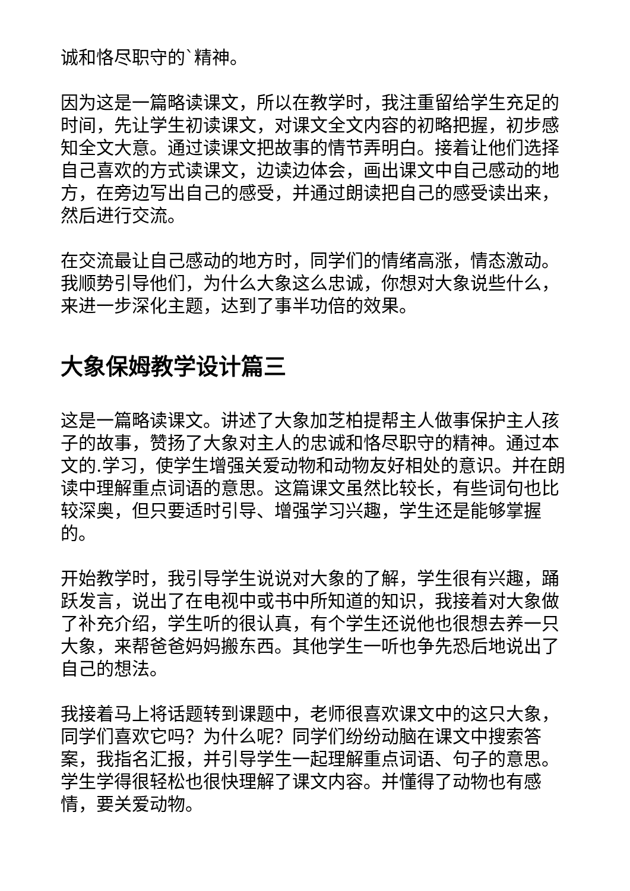诚和恪尽职守的`精神。
因为这是一篇略读课文，所以在教学时，我注重留给学生充足的时间，先让学生初读课文，对课文全文内容的初略把握，初步感知全文大意。通过读课文把故事的情节弄明白。接着让他们选择自己喜欢的方式读课文，边读边体会，画出课文中自己感动的地方，在旁边写出自己的感受，并通过朗读把自己的感受读出来，然后进行交流。
在交流最让自己感动的地方时，同学们的情绪高涨，情态激动。我顺势引导他们，为什么大象这么忠诚，你想对大象说些什么，来进一步深化主题，达到了事半功倍的效果。
大象保姆教学设计篇三
这是一篇略读课文。讲述了大象加芝柏提帮主人做事保护主人孩子的故事，赞扬了大象对主人的忠诚和恪尽职守的精神。通过本文的.学习，使学生增强关爱动物和动物友好相处的意识。并在朗读中理解重点词语的意思。这篇课文虽然比较长，有些词句也比较深奥，但只要适时引导、增强学习兴趣，学生还是能够掌握的。
开始教学时，我引导学生说说对大象的了解，学生很有兴趣，踊跃发言，说出了在电视中或书中所知道的知识，我接着对大象做了补充介绍，学生听的很认真，有个学生还说他也很想去养一只大象，来帮爸爸妈妈搬东西。其他学生一听也争先恐后地说出了自己的想法。
我接着马上将话题转到课题中，老师很喜欢课文中的这只大象，同学们喜欢它吗？为什么呢？同学们纷纷动脑在课文中搜索答案，我指名汇报，并引导学生一起理解重点词语、句子的意思。学生学得很轻松也很快理解了课文内容。并懂得了动物也有感情，要关爱动物。